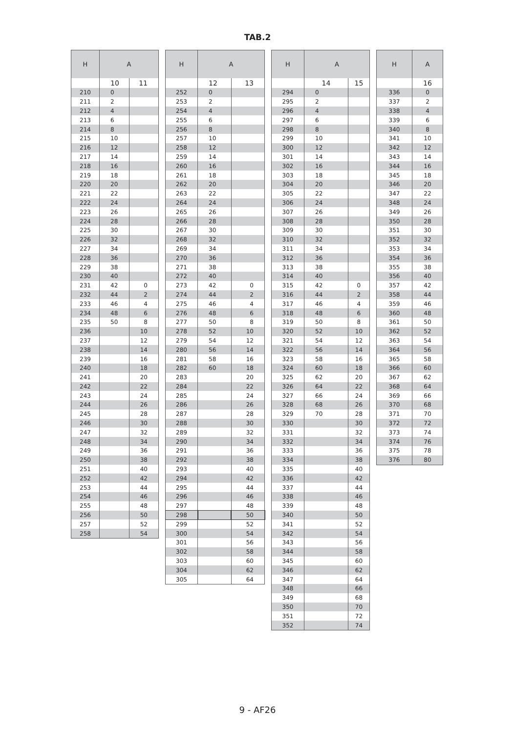TAB.2
| H | A | |
| --- | --- | --- |
| | 10 | 11 |
| 210 | 0 | |
| 211 | 2 | |
| 212 | 4 | |
| 213 | 6 | |
| 214 | 8 | |
| 215 | 10 | |
| 216 | 12 | |
| 217 | 14 | |
| 218 | 16 | |
| 219 | 18 | |
| 220 | 20 | |
| 221 | 22 | |
| 222 | 24 | |
| 223 | 26 | |
| 224 | 28 | |
| 225 | 30 | |
| 226 | 32 | |
| 227 | 34 | |
| 228 | 36 | |
| 229 | 38 | |
| 230 | 40 | |
| 231 | 42 | 0 |
| 232 | 44 | 2 |
| 233 | 46 | 4 |
| 234 | 48 | 6 |
| 235 | 50 | 8 |
| 236 | | 10 |
| 237 | | 12 |
| 238 | | 14 |
| 239 | | 16 |
| 240 | | 18 |
| 241 | | 20 |
| 242 | | 22 |
| 243 | | 24 |
| 244 | | 26 |
| 245 | | 28 |
| 246 | | 30 |
| 247 | | 32 |
| 248 | | 34 |
| 249 | | 36 |
| 250 | | 38 |
| 251 | | 40 |
| 252 | | 42 |
| 253 | | 44 |
| 254 | | 46 |
| 255 | | 48 |
| 256 | | 50 |
| 257 | | 52 |
| 258 | | 54 |
| H | A | |
| --- | --- | --- |
| | 12 | 13 |
| 252 | 0 | |
| 253 | 2 | |
| 254 | 4 | |
| 255 | 6 | |
| 256 | 8 | |
| 257 | 10 | |
| 258 | 12 | |
| 259 | 14 | |
| 260 | 16 | |
| 261 | 18 | |
| 262 | 20 | |
| 263 | 22 | |
| 264 | 24 | |
| 265 | 26 | |
| 266 | 28 | |
| 267 | 30 | |
| 268 | 32 | |
| 269 | 34 | |
| 270 | 36 | |
| 271 | 38 | |
| 272 | 40 | |
| 273 | 42 | 0 |
| 274 | 44 | 2 |
| 275 | 46 | 4 |
| 276 | 48 | 6 |
| 277 | 50 | 8 |
| 278 | 52 | 10 |
| 279 | 54 | 12 |
| 280 | 56 | 14 |
| 281 | 58 | 16 |
| 282 | 60 | 18 |
| 283 | | 20 |
| 284 | | 22 |
| 285 | | 24 |
| 286 | | 26 |
| 287 | | 28 |
| 288 | | 30 |
| 289 | | 32 |
| 290 | | 34 |
| 291 | | 36 |
| 292 | | 38 |
| 293 | | 40 |
| 294 | | 42 |
| 295 | | 44 |
| 296 | | 46 |
| 297 | | 48 |
| 298 | | 50 |
| 299 | | 52 |
| 300 | | 54 |
| 301 | | 56 |
| 302 | | 58 |
| 303 | | 60 |
| 304 | | 62 |
| 305 | | 64 |
| H | A | |
| --- | --- | --- |
| | 14 | 15 |
| 294 | 0 | |
| 295 | 2 | |
| 296 | 4 | |
| 297 | 6 | |
| 298 | 8 | |
| 299 | 10 | |
| 300 | 12 | |
| 301 | 14 | |
| 302 | 16 | |
| 303 | 18 | |
| 304 | 20 | |
| 305 | 22 | |
| 306 | 24 | |
| 307 | 26 | |
| 308 | 28 | |
| 309 | 30 | |
| 310 | 32 | |
| 311 | 34 | |
| 312 | 36 | |
| 313 | 38 | |
| 314 | 40 | |
| 315 | 42 | 0 |
| 316 | 44 | 2 |
| 317 | 46 | 4 |
| 318 | 48 | 6 |
| 319 | 50 | 8 |
| 320 | 52 | 10 |
| 321 | 54 | 12 |
| 322 | 56 | 14 |
| 323 | 58 | 16 |
| 324 | 60 | 18 |
| 325 | 62 | 20 |
| 326 | 64 | 22 |
| 327 | 66 | 24 |
| 328 | 68 | 26 |
| 329 | 70 | 28 |
| 330 | | 30 |
| 331 | | 32 |
| 332 | | 34 |
| 333 | | 36 |
| 334 | | 38 |
| 335 | | 40 |
| 336 | | 42 |
| 337 | | 44 |
| 338 | | 46 |
| 339 | | 48 |
| 340 | | 50 |
| 341 | | 52 |
| 342 | | 54 |
| 343 | | 56 |
| 344 | | 58 |
| 345 | | 60 |
| 346 | | 62 |
| 347 | | 64 |
| 348 | | 66 |
| 349 | | 68 |
| 350 | | 70 |
| 351 | | 72 |
| 352 | | 74 |
| H | A |
| --- | --- |
| | 16 |
| 336 | 0 |
| 337 | 2 |
| 338 | 4 |
| 339 | 6 |
| 340 | 8 |
| 341 | 10 |
| 342 | 12 |
| 343 | 14 |
| 344 | 16 |
| 345 | 18 |
| 346 | 20 |
| 347 | 22 |
| 348 | 24 |
| 349 | 26 |
| 350 | 28 |
| 351 | 30 |
| 352 | 32 |
| 353 | 34 |
| 354 | 36 |
| 355 | 38 |
| 356 | 40 |
| 357 | 42 |
| 358 | 44 |
| 359 | 46 |
| 360 | 48 |
| 361 | 50 |
| 362 | 52 |
| 363 | 54 |
| 364 | 56 |
| 365 | 58 |
| 366 | 60 |
| 367 | 62 |
| 368 | 64 |
| 369 | 66 |
| 370 | 68 |
| 371 | 70 |
| 372 | 72 |
| 373 | 74 |
| 374 | 76 |
| 375 | 78 |
| 376 | 80 |
9 - AF26